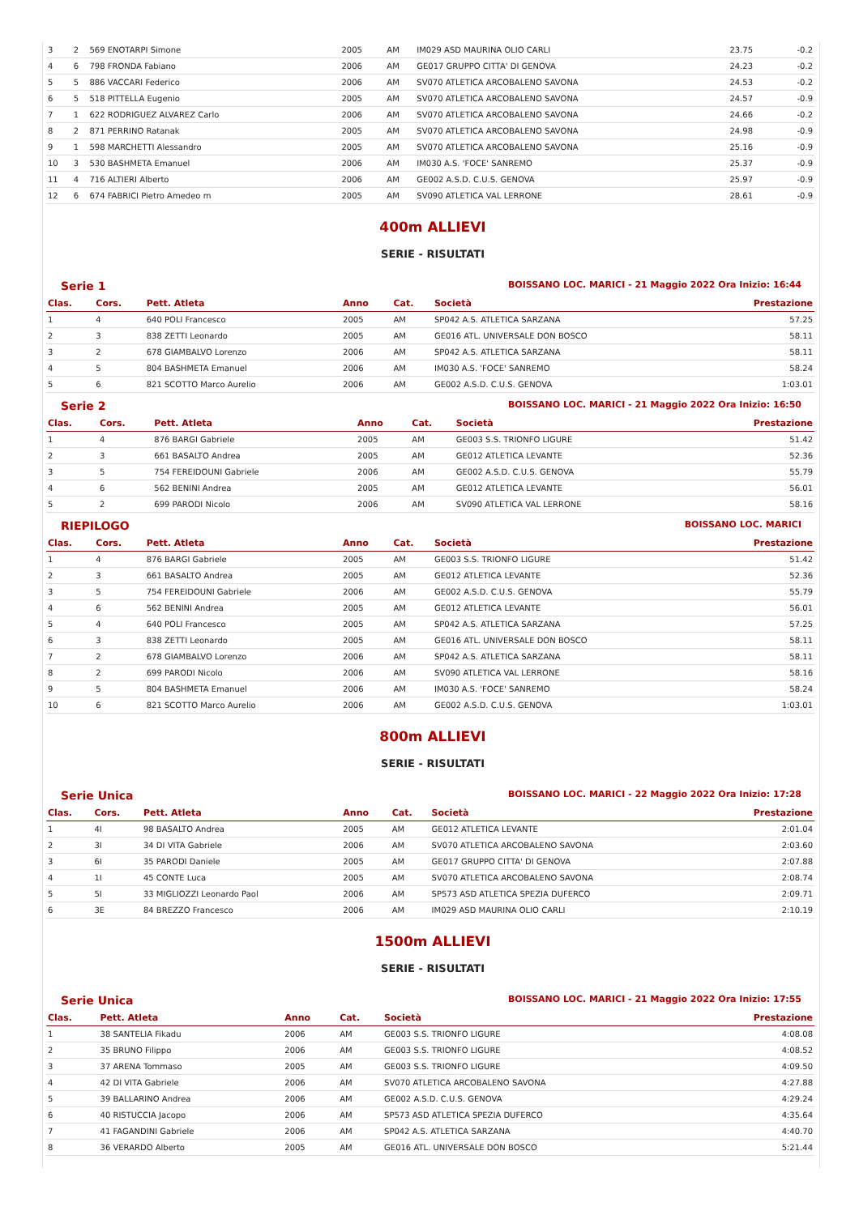| 3 | 2 | 569 ENOTARPI Simone | 2005 | AM | IM029 ASD MAURINA OLIO CARLI | 23.75 | -0.2 |
| 4 | 6 | 798 FRONDA Fabiano | 2006 | AM | GE017 GRUPPO CITTA' DI GENOVA | 24.23 | -0.2 |
| 5 | 5 | 886 VACCARI Federico | 2006 | AM | SV070 ATLETICA ARCOBALENO SAVONA | 24.53 | -0.2 |
| 6 | 5 | 518 PITTELLA Eugenio | 2005 | AM | SV070 ATLETICA ARCOBALENO SAVONA | 24.57 | -0.9 |
| 7 | 1 | 622 RODRIGUEZ ALVAREZ Carlo | 2006 | AM | SV070 ATLETICA ARCOBALENO SAVONA | 24.66 | -0.2 |
| 8 | 2 | 871 PERRINO Ratanak | 2005 | AM | SV070 ATLETICA ARCOBALENO SAVONA | 24.98 | -0.9 |
| 9 | 1 | 598 MARCHETTI Alessandro | 2005 | AM | SV070 ATLETICA ARCOBALENO SAVONA | 25.16 | -0.9 |
| 10 | 3 | 530 BASHMETA Emanuel | 2006 | AM | IM030 A.S. 'FOCE' SANREMO | 25.37 | -0.9 |
| 11 | 4 | 716 ALTIERI Alberto | 2006 | AM | GE002 A.S.D. C.U.S. GENOVA | 25.97 | -0.9 |
| 12 | 6 | 674 FABRICI Pietro Amedeo m | 2005 | AM | SV090 ATLETICA VAL LERRONE | 28.61 | -0.9 |
400m ALLIEVI
SERIE - RISULTATI
Serie 1 BOISSANO LOC. MARICI - 21 Maggio 2022 Ora Inizio: 16:44
| Clas. | Cors. | Pett. Atleta | Anno | Cat. | Società | Prestazione |
| --- | --- | --- | --- | --- | --- | --- |
| 1 | 4 | 640 POLI Francesco | 2005 | AM | SP042 A.S. ATLETICA SARZANA | 57.25 |
| 2 | 3 | 838 ZETTI Leonardo | 2005 | AM | GE016 ATL. UNIVERSALE DON BOSCO | 58.11 |
| 3 | 2 | 678 GIAMBALVO Lorenzo | 2006 | AM | SP042 A.S. ATLETICA SARZANA | 58.11 |
| 4 | 5 | 804 BASHMETA Emanuel | 2006 | AM | IM030 A.S. 'FOCE' SANREMO | 58.24 |
| 5 | 6 | 821 SCOTTO Marco Aurelio | 2006 | AM | GE002 A.S.D. C.U.S. GENOVA | 1:03.01 |
Serie 2 BOISSANO LOC. MARICI - 21 Maggio 2022 Ora Inizio: 16:50
| Clas. | Cors. | Pett. Atleta | Anno | Cat. | Società | Prestazione |
| --- | --- | --- | --- | --- | --- | --- |
| 1 | 4 | 876 BARGI Gabriele | 2005 | AM | GE003 S.S. TRIONFO LIGURE | 51.42 |
| 2 | 3 | 661 BASALTO Andrea | 2005 | AM | GE012 ATLETICA LEVANTE | 52.36 |
| 3 | 5 | 754 FEREIDOUNI Gabriele | 2006 | AM | GE002 A.S.D. C.U.S. GENOVA | 55.79 |
| 4 | 6 | 562 BENINI Andrea | 2005 | AM | GE012 ATLETICA LEVANTE | 56.01 |
| 5 | 2 | 699 PARODI Nicolo | 2006 | AM | SV090 ATLETICA VAL LERRONE | 58.16 |
RIEPILOGO BOISSANO LOC. MARICI
| Clas. | Cors. | Pett. Atleta | Anno | Cat. | Società | Prestazione |
| --- | --- | --- | --- | --- | --- | --- |
| 1 | 4 | 876 BARGI Gabriele | 2005 | AM | GE003 S.S. TRIONFO LIGURE | 51.42 |
| 2 | 3 | 661 BASALTO Andrea | 2005 | AM | GE012 ATLETICA LEVANTE | 52.36 |
| 3 | 5 | 754 FEREIDOUNI Gabriele | 2006 | AM | GE002 A.S.D. C.U.S. GENOVA | 55.79 |
| 4 | 6 | 562 BENINI Andrea | 2005 | AM | GE012 ATLETICA LEVANTE | 56.01 |
| 5 | 4 | 640 POLI Francesco | 2005 | AM | SP042 A.S. ATLETICA SARZANA | 57.25 |
| 6 | 3 | 838 ZETTI Leonardo | 2005 | AM | GE016 ATL. UNIVERSALE DON BOSCO | 58.11 |
| 7 | 2 | 678 GIAMBALVO Lorenzo | 2006 | AM | SP042 A.S. ATLETICA SARZANA | 58.11 |
| 8 | 2 | 699 PARODI Nicolo | 2006 | AM | SV090 ATLETICA VAL LERRONE | 58.16 |
| 9 | 5 | 804 BASHMETA Emanuel | 2006 | AM | IM030 A.S. 'FOCE' SANREMO | 58.24 |
| 10 | 6 | 821 SCOTTO Marco Aurelio | 2006 | AM | GE002 A.S.D. C.U.S. GENOVA | 1:03.01 |
800m ALLIEVI
SERIE - RISULTATI
Serie Unica BOISSANO LOC. MARICI - 22 Maggio 2022 Ora Inizio: 17:28
| Clas. | Cors. | Pett. Atleta | Anno | Cat. | Società | Prestazione |
| --- | --- | --- | --- | --- | --- | --- |
| 1 | 4I | 98 BASALTO Andrea | 2005 | AM | GE012 ATLETICA LEVANTE | 2:01.04 |
| 2 | 3I | 34 DI VITA Gabriele | 2006 | AM | SV070 ATLETICA ARCOBALENO SAVONA | 2:03.60 |
| 3 | 6I | 35 PARODI Daniele | 2005 | AM | GE017 GRUPPO CITTA' DI GENOVA | 2:07.88 |
| 4 | 1I | 45 CONTE Luca | 2005 | AM | SV070 ATLETICA ARCOBALENO SAVONA | 2:08.74 |
| 5 | 5I | 33 MIGLIOZZI Leonardo Paol | 2006 | AM | SP573 ASD ATLETICA SPEZIA DUFERCO | 2:09.71 |
| 6 | 3E | 84 BREZZO Francesco | 2006 | AM | IM029 ASD MAURINA OLIO CARLI | 2:10.19 |
1500m ALLIEVI
SERIE - RISULTATI
Serie Unica BOISSANO LOC. MARICI - 21 Maggio 2022 Ora Inizio: 17:55
| Clas. | Pett. Atleta | Anno | Cat. | Società | Prestazione |
| --- | --- | --- | --- | --- | --- |
| 1 | 38 SANTELIA Fikadu | 2006 | AM | GE003 S.S. TRIONFO LIGURE | 4:08.08 |
| 2 | 35 BRUNO Filippo | 2006 | AM | GE003 S.S. TRIONFO LIGURE | 4:08.52 |
| 3 | 37 ARENA Tommaso | 2005 | AM | GE003 S.S. TRIONFO LIGURE | 4:09.50 |
| 4 | 42 DI VITA Gabriele | 2006 | AM | SV070 ATLETICA ARCOBALENO SAVONA | 4:27.88 |
| 5 | 39 BALLARINO Andrea | 2006 | AM | GE002 A.S.D. C.U.S. GENOVA | 4:29.24 |
| 6 | 40 RISTUCCIA Jacopo | 2006 | AM | SP573 ASD ATLETICA SPEZIA DUFERCO | 4:35.64 |
| 7 | 41 FAGANDINI Gabriele | 2006 | AM | SP042 A.S. ATLETICA SARZANA | 4:40.70 |
| 8 | 36 VERARDO Alberto | 2005 | AM | GE016 ATL. UNIVERSALE DON BOSCO | 5:21.44 |